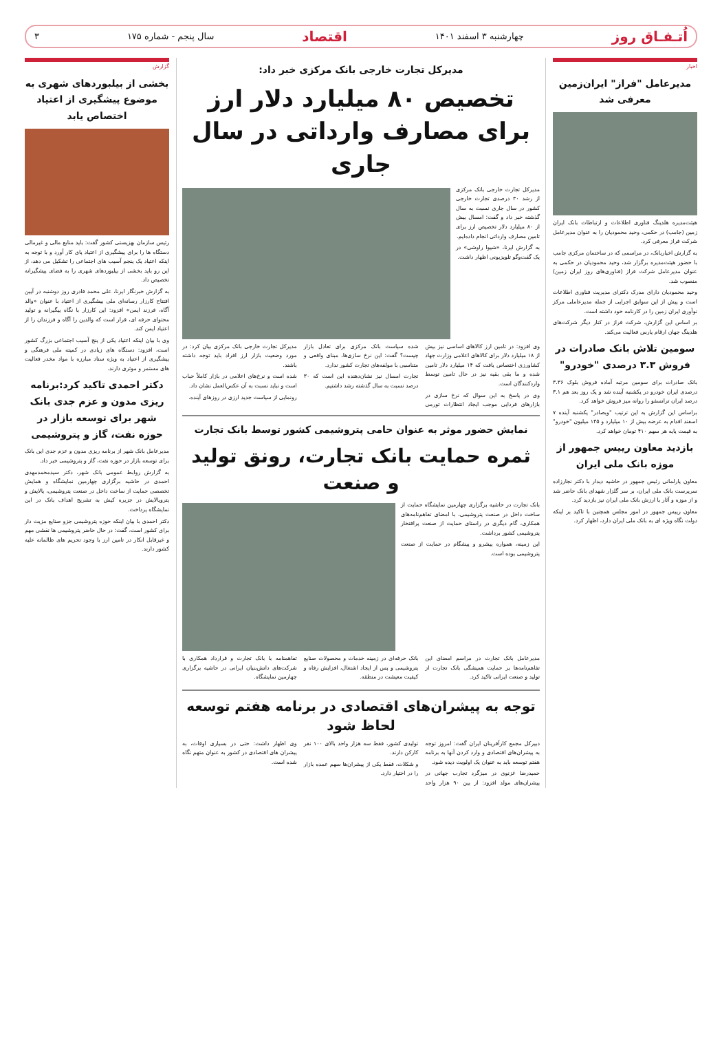اُتـفـاق روز چهارشنبه ۳ اسفند ۱۴۰۱ اقتصاد سال پنجم - شماره ۱۷۵ ۳
اخبار
مدیرعامل "فراز" ایران‌زمین معرفی شد
هیئت‌مدیره هلدینگ فناوری اطلاعات و ارتباطات بانک ایران زمین (جامپ) در حکمی، وحید محمودیان را به عنوان مدیرعامل شرکت فراز معرفی کرد.
به گزارش اخباربانک، در مراسمی که در ساختمان مرکزی جامپ با حضور هیئت‌مدیره برگزار شد، وحید محمودیان در حکمی به عنوان مدیرعامل شرکت فراز (فناوری‌های روز ایران زمین) منصوب شد.
وحید محمودیان دارای مدرک دکترای مدیریت فناوری اطلاعات است و پیش از این سوابق اجرایی از جمله مدیرعاملی مرکز نوآوری ایران زمین را در کارنامه خود داشته است.
بر اساس این گزارش، شرکت فراز در کنار دیگر شرکت‌های هلدینگ جهان ارقام پارس فعالیت می‌کند.
سومین تلاش بانک صادرات در فروش ۳.۳ درصدی "خودرو"
بانک صادرات برای سومین مرتبه آماده فروش بلوک ۳.۳۶ درصدی ایران خودرو در یکشنبه آینده شد و یک روز بعد هم ۳.۱ درصد ایران ترانسفو را روانه میز فروش خواهد کرد.
براساس این گزارش به این ترتیب "وبصادر" یکشنبه آینده ۷ اسفند اقدام به عرضه بیش از ۱۰ میلیارد و ۱۴۵ میلیون "خودرو" به قیمت پایه هر سهم ۴۱۰ تومان خواهد کرد.
بازدید معاون رییس جمهور از موزه بانک ملی ایران
معاون پارلمانی رئیس جمهور در حاشیه دیدار با دکتر نجارزاده سرپرست بانک ملی ایران، بر سر گلزار شهدای بانک حاضر شد و از موزه و آثار با ارزش بانک ملی ایران نیز بازدید کرد.
معاون رییس جمهور در امور مجلس همچنین با تاکید بر اینکه دولت نگاه ویژه ای به بانک ملی ایران دارد، اظهار کرد.
مدیرکل تجارت خارجی بانک مرکزی خبر داد:
تخصیص ۸۰ میلیارد دلار ارز برای مصارف وارداتی در سال جاری
مدیرکل تجارت خارجی بانک مرکزی از رشد ۳۰ درصدی تجارت خارجی کشور در سال جاری نسبت به سال گذشته خبر داد و گفت: امسال بیش از ۸۰ میلیارد دلار تخصیص ارز برای تامین مصارف وارداتی انجام داده‌ایم.
به گزارش ایرنا، «شیوا راوشی» در یک گفت‌وگو تلویزیونی اظهار داشت.
وی افزود: در تامین ارز کالاهای اساسی نیز بیش از ۱۸ میلیارد دلار برای کالاهای اعلامی وزارت جهاد کشاورزی اختصاص یافت که ۱۴ میلیارد دلار تامین شده و ما بقی بقیه نیز در حال تامین توسط واردکنندگان است.
وی در پاسخ به این سوال که نرخ سازی در بازارهای فردایی موجب ایجاد انتظارات تورمی شده سیاست بانک مرکزی برای تعادل بازار چیست؟ گفت: این نرخ سازی‌ها، مبنای واقعی و متناسبی با مولفه‌های تجارت کشور ندارد.
تجارت امسال نیز نشان‌دهنده این است که ۳۰ درصد نسبت به سال گذشته رشد داشتیم.
مدیرکل تجارت خارجی بانک مرکزی بیان کرد: در مورد وضعیت بازار ارز افراد باید توجه داشته باشند.
شده است و نرخ‌های اعلامی در بازار کاملاً حباب است و نباید نسبت به آن عکس‌العمل نشان داد.
رونمایی از سیاست جدید ارزی در روزهای آینده.
نمایش حضور موثر به عنوان حامی پتروشیمی کشور توسط بانک تجارت
ثمره حمایت بانک تجارت، رونق تولید و صنعت
بانک تجارت در حاشیه برگزاری چهارمین نمایشگاه حمایت از ساخت داخل در صنعت پتروشیمی، با امضای تفاهم‌نامه‌های همکاری، گام دیگری در راستای حمایت از صنعت پرافتخار پتروشیمی کشور برداشت.
این زمینه، همواره پیشرو و پیشگام در حمایت از صنعت پتروشیمی بوده است.
مدیرعامل بانک تجارت در مراسم امضای این تفاهم‌نامه‌ها بر حمایت همیشگی بانک تجارت از تولید و صنعت ایرانی تاکید کرد.
بانک حرفه‌ای در زمینه خدمات و محصولات صنایع پتروشیمی و پس از ایجاد اشتغال، افزایش رفاه و کیفیت معیشت در منطقه.
تفاهمنامه با بانک تجارت و قرارداد همکاری با شرکت‌های دانش‌بنیان ایرانی در حاشیه برگزاری چهارمین نمایشگاه.
توجه به پیشران‌های اقتصادی در برنامه هفتم توسعه لحاظ شود
دبیرکل مجمع کارآفرینان ایران گفت: امروز توجه به پیشران‌های اقتصادی و وارد کردن آنها به برنامه هفتم توسعه باید به عنوان یک اولویت دیده شود.
حمیدرضا غزنوی در میزگرد تجارب جهانی در پیشران‌های مولد افزود: از بین ۹۰ هزار واحد تولیدی کشور، فقط سه هزار واحد بالای ۱۰۰ نفر کارکن دارند.
و شکلات، فقط یکی از پیشران‌ها سهم عمده بازار را در اختیار دارد.
وی اظهار داشت: حتی در بسیاری اوقات، به پیشران های اقتصادی در کشور به عنوان متهم نگاه شده است.
گزارش
بخشی از بیلبوردهای شهری به موضوع پیشگیری از اعتیاد اختصاص یابد
رئیس سازمان بهزیستی کشور گفت: باید منابع مالی و غیرمالی دستگاه ها را برای پیشگیری از اعتیاد پای کار آورد و با توجه به اینکه اعتیاد یک پنجم آسیب های اجتماعی را تشکیل می دهد، از این رو باید بخشی از بیلبوردهای شهری را به فضای پیشگیرانه تخصیص داد.
به گزارش خبرنگار ایرنا، علی محمد قادری روز دوشنبه در آیین افتتاح کارزار رسانه‌ای ملی پیشگیری از اعتیاد با عنوان «والد آگاه، فرزند ایمن» افزود: این کارزار با نگاه پیگیرانه و تولید محتوای حرفه ای، قرار است که والدین را آگاه و فرزندان را از اعتیاد ایمن کند.
وی با بیان اینکه اعتیاد یکی از پنج آسیب اجتماعی بزرگ کشور است، افزود: دستگاه های زیادی در کمیته ملی فرهنگی و پیشگیری از اعتیاد به ویژه ستاد مبارزه با مواد مخدر فعالیت های مستمر و موثری دارند.
دکتر احمدی تاکید کرد:برنامه ریزی مدون و عزم جدی بانک شهر برای توسعه بازار در حوزه نفت، گاز و پتروشیمی
مدیرعامل بانک شهر از برنامه ریزی مدون و عزم جدی این بانک برای توسعه بازار در حوزه نفت، گاز و پتروشیمی خبر داد.
به گزارش روابط عمومی بانک شهر، دکتر سیدمحمدمهدی احمدی در حاشیه برگزاری چهارمین نمایشگاه و همایش تخصصی حمایت از ساخت داخل در صنعت پتروشیمی، پالایش و پتروپالایش در جزیره کیش به تشریح اهداف بانک در این نمایشگاه پرداخت.
دکتر احمدی با بیان اینکه حوزه پتروشیمی جزو صنایع مزیت دار برای کشور است، گفت: در حال حاضر پتروشیمی ها نقشی مهم و غیرقابل انکار در تامین ارز با وجود تحریم های ظالمانه علیه کشور دارند.